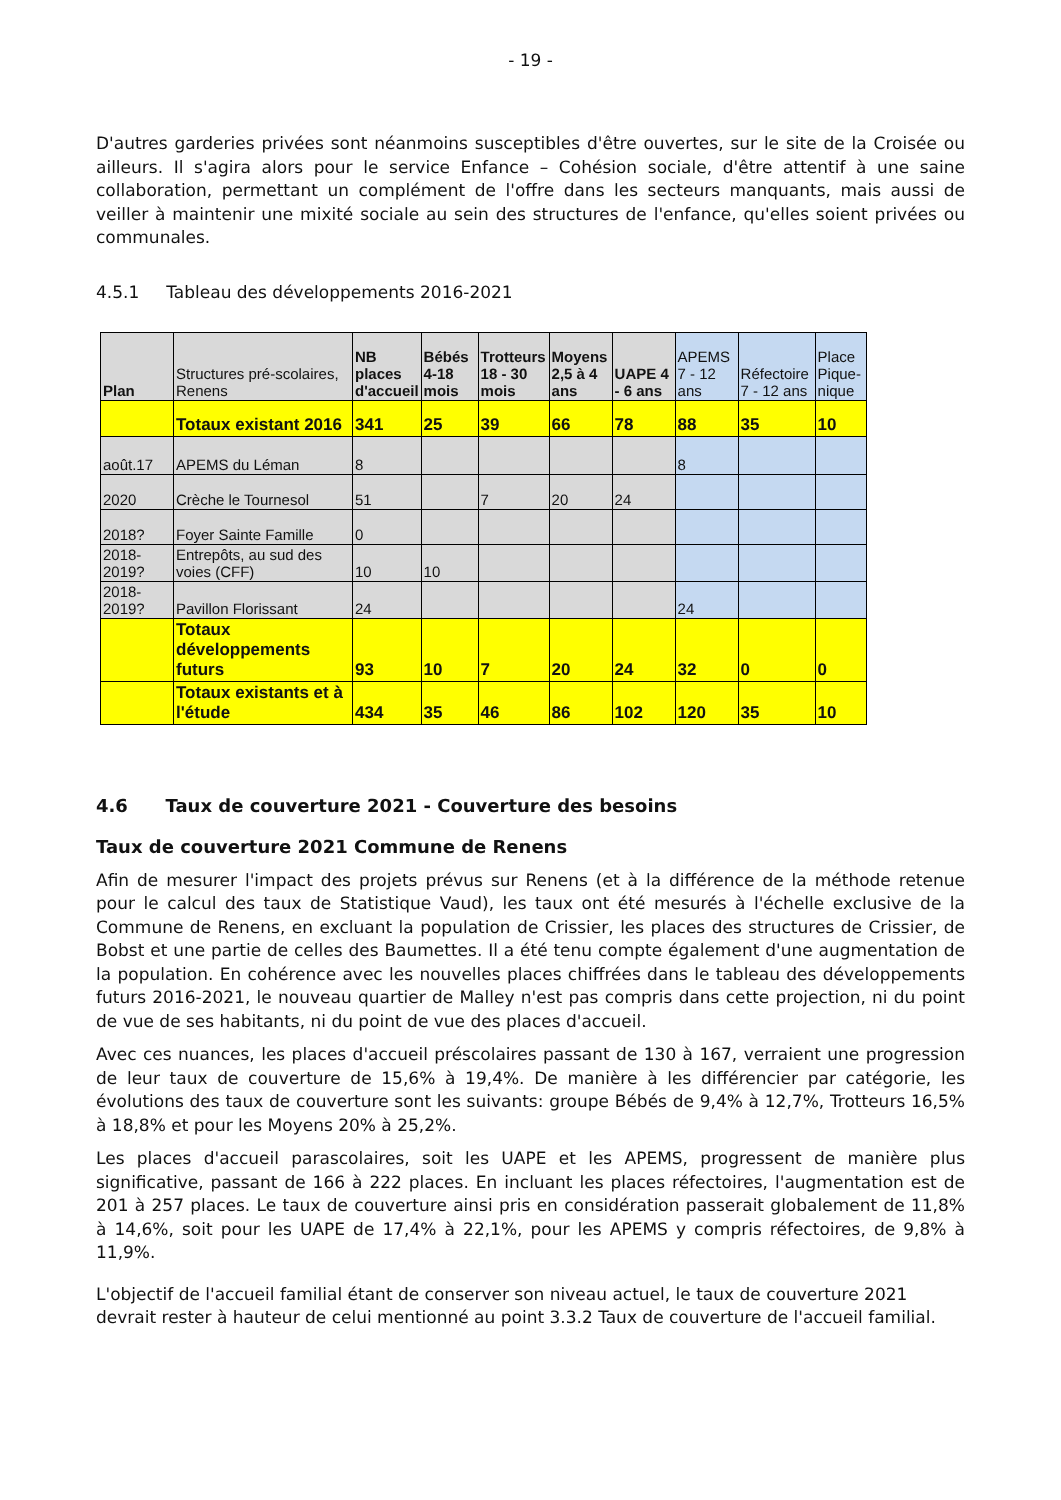- 19 -
D'autres garderies privées sont néanmoins susceptibles d'être ouvertes, sur le site de la Croisée ou ailleurs. Il s'agira alors pour le service Enfance – Cohésion sociale, d'être attentif à une saine collaboration, permettant un complément de l'offre dans les secteurs manquants, mais aussi de veiller à maintenir une mixité sociale au sein des structures de l'enfance, qu'elles soient privées ou communales.
4.5.1 Tableau des développements 2016-2021
| Plan | Structures pré-scolaires, Renens | NB places d'accueil | Bébés 4-18 mois | Trotteurs 18 - 30 mois | Moyens 2,5 à 4 ans | UAPE 4 - 6 ans | APEMS 7 - 12 ans | Réfectoire 7 - 12 ans | Place Pique-nique |
| --- | --- | --- | --- | --- | --- | --- | --- | --- | --- |
| | Totaux existant 2016 | 341 | 25 | 39 | 66 | 78 | 88 | 35 | 10 |
| août.17 | APEMS du Léman | 8 | | | | | 8 | | |
| 2020 | Crèche le Tournesol | 51 | | 7 | 20 | 24 | | | |
| 2018? | Foyer Sainte Famille | 0 | | | | | | | |
| 2018-2019? | Entrepôts, au sud des voies (CFF) | 10 | 10 | | | | | | |
| 2018-2019? | Pavillon Florissant | 24 | | | | | 24 | | |
| | Totaux développements futurs | 93 | 10 | 7 | 20 | 24 | 32 | 0 | 0 |
| | Totaux existants et à l'étude | 434 | 35 | 46 | 86 | 102 | 120 | 35 | 10 |
4.6 Taux de couverture 2021 - Couverture des besoins
Taux de couverture 2021 Commune de Renens
Afin de mesurer l'impact des projets prévus sur Renens (et à la différence de la méthode retenue pour le calcul des taux de Statistique Vaud), les taux ont été mesurés à l'échelle exclusive de la Commune de Renens, en excluant la population de Crissier, les places des structures de Crissier, de Bobst et une partie de celles des Baumettes. Il a été tenu compte également d'une augmentation de la population. En cohérence avec les nouvelles places chiffrées dans le tableau des développements futurs 2016-2021, le nouveau quartier de Malley n'est pas compris dans cette projection, ni du point de vue de ses habitants, ni du point de vue des places d'accueil.
Avec ces nuances, les places d'accueil préscolaires passant de 130 à 167, verraient une progression de leur taux de couverture de 15,6% à 19,4%. De manière à les différencier par catégorie, les évolutions des taux de couverture sont les suivants: groupe Bébés de 9,4% à 12,7%, Trotteurs 16,5% à 18,8% et pour les Moyens 20% à 25,2%.
Les places d'accueil parascolaires, soit les UAPE et les APEMS, progressent de manière plus significative, passant de 166 à 222 places. En incluant les places réfectoires, l'augmentation est de 201 à 257 places. Le taux de couverture ainsi pris en considération passerait globalement de 11,8% à 14,6%, soit pour les UAPE de 17,4% à 22,1%, pour les APEMS y compris réfectoires, de 9,8% à 11,9%.
L'objectif de l'accueil familial étant de conserver son niveau actuel, le taux de couverture 2021 devrait rester à hauteur de celui mentionné au point 3.3.2 Taux de couverture de l'accueil familial.